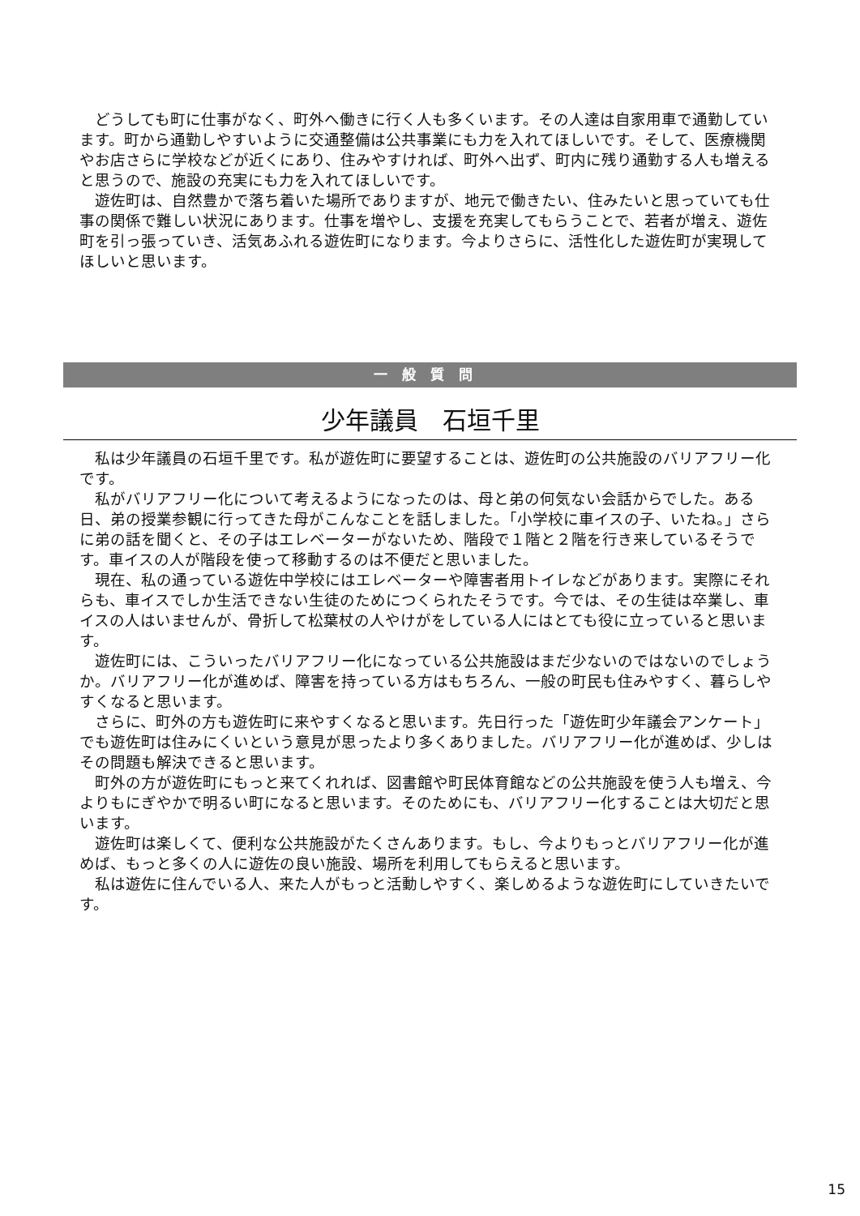どうしても町に仕事がなく、町外へ働きに行く人も多くいます。その人達は自家用車で通勤しています。町から通勤しやすいように交通整備は公共事業にも力を入れてほしいです。そして、医療機関やお店さらに学校などが近くにあり、住みやすければ、町外へ出ず、町内に残り通勤する人も増えると思うので、施設の充実にも力を入れてほしいです。
遊佐町は、自然豊かで落ち着いた場所でありますが、地元で働きたい、住みたいと思っていても仕事の関係で難しい状況にあります。仕事を増やし、支援を充実してもらうことで、若者が増え、遊佐町を引っ張っていき、活気あふれる遊佐町になります。今よりさらに、活性化した遊佐町が実現してほしいと思います。
一般質問
少年議員　石垣千里
私は少年議員の石垣千里です。私が遊佐町に要望することは、遊佐町の公共施設のバリアフリー化です。
私がバリアフリー化について考えるようになったのは、母と弟の何気ない会話からでした。ある日、弟の授業参観に行ってきた母がこんなことを話しました。「小学校に車イスの子、いたね。」さらに弟の話を聞くと、その子はエレベーターがないため、階段で１階と２階を行き来しているそうです。車イスの人が階段を使って移動するのは不便だと思いました。
現在、私の通っている遊佐中学校にはエレベーターや障害者用トイレなどがあります。実際にそれらも、車イスでしか生活できない生徒のためにつくられたそうです。今では、その生徒は卒業し、車イスの人はいませんが、骨折して松葉杖の人やけがをしている人にはとても役に立っていると思います。
遊佐町には、こういったバリアフリー化になっている公共施設はまだ少ないのではないのでしょうか。バリアフリー化が進めば、障害を持っている方はもちろん、一般の町民も住みやすく、暮らしやすくなると思います。
さらに、町外の方も遊佐町に来やすくなると思います。先日行った「遊佐町少年議会アンケート」でも遊佐町は住みにくいという意見が思ったより多くありました。バリアフリー化が進めば、少しはその問題も解決できると思います。
町外の方が遊佐町にもっと来てくれれば、図書館や町民体育館などの公共施設を使う人も増え、今よりもにぎやかで明るい町になると思います。そのためにも、バリアフリー化することは大切だと思います。
遊佐町は楽しくて、便利な公共施設がたくさんあります。もし、今よりもっとバリアフリー化が進めば、もっと多くの人に遊佐の良い施設、場所を利用してもらえると思います。
私は遊佐に住んでいる人、来た人がもっと活動しやすく、楽しめるような遊佐町にしていきたいです。
15